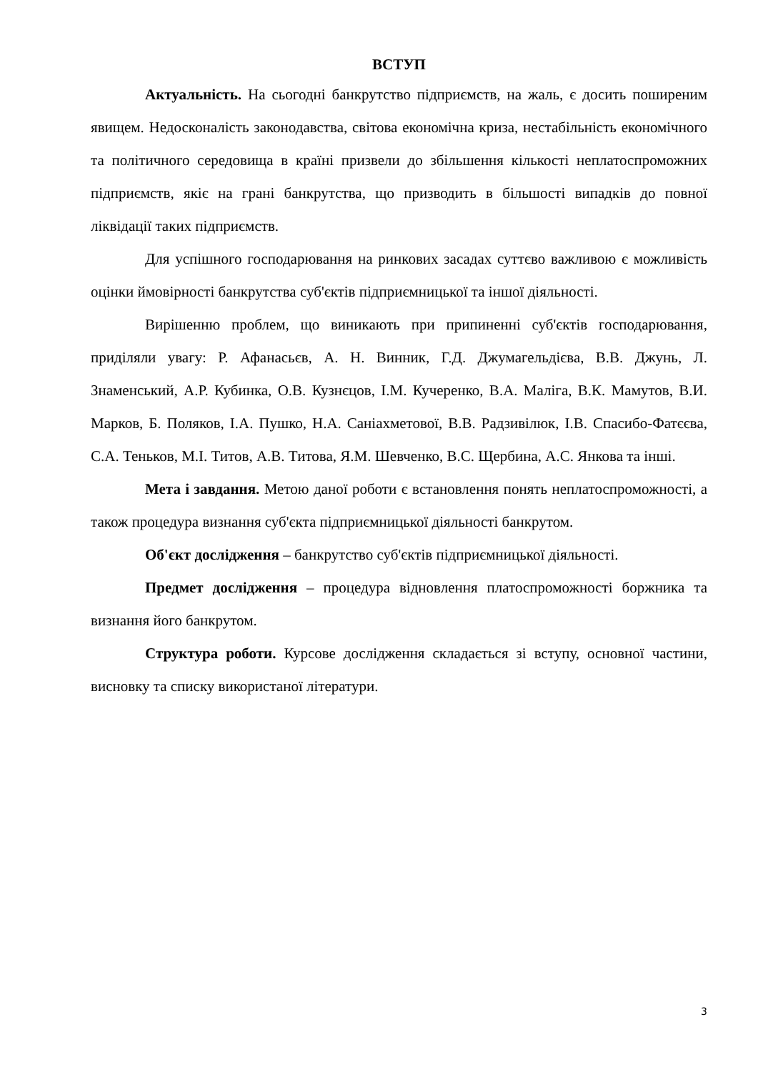ВСТУП
Актуальність. На сьогодні банкрутство підприємств, на жаль, є досить поширеним явищем. Недосконалість законодавства, світова економічна криза, нестабільність економічного та політичного середовища в країні призвели до збільшення кількості неплатоспроможних підприємств, якіє на грані банкрутства, що призводить в більшості випадків до повної ліквідації таких підприємств.
Для успішного господарювання на ринкових засадах суттєво важливою є можливість оцінки ймовірності банкрутства суб'єктів підприємницької та іншої діяльності.
Вирішенню проблем, що виникають при припиненні суб'єктів господарювання, приділяли увагу: Р. Афанасьєв, А. Н. Винник, Г.Д. Джумагельдієва, В.В. Джунь, Л. Знаменський, А.Р. Кубинка, О.В. Кузнєцов, І.М. Кучеренко, В.А. Маліга, В.К. Мамутов, В.И. Марков, Б. Поляков, І.А. Пушко, Н.А. Саніахметової, В.В. Радзивілюк, І.В. Спасибо-Фатєєва, С.А. Теньков, М.І. Титов, А.В. Титова, Я.М. Шевченко, В.С. Щербина, А.С. Янкова та інші.
Мета і завдання. Метою даної роботи є встановлення понять неплатоспроможності, а також процедура визнання суб'єкта підприємницької діяльності банкрутом.
Об'єкт дослідження – банкрутство суб'єктів підприємницької діяльності.
Предмет дослідження – процедура відновлення платоспроможності боржника та визнання його банкрутом.
Структура роботи. Курсове дослідження складається зі вступу, основної частини, висновку та списку використаної літератури.
3